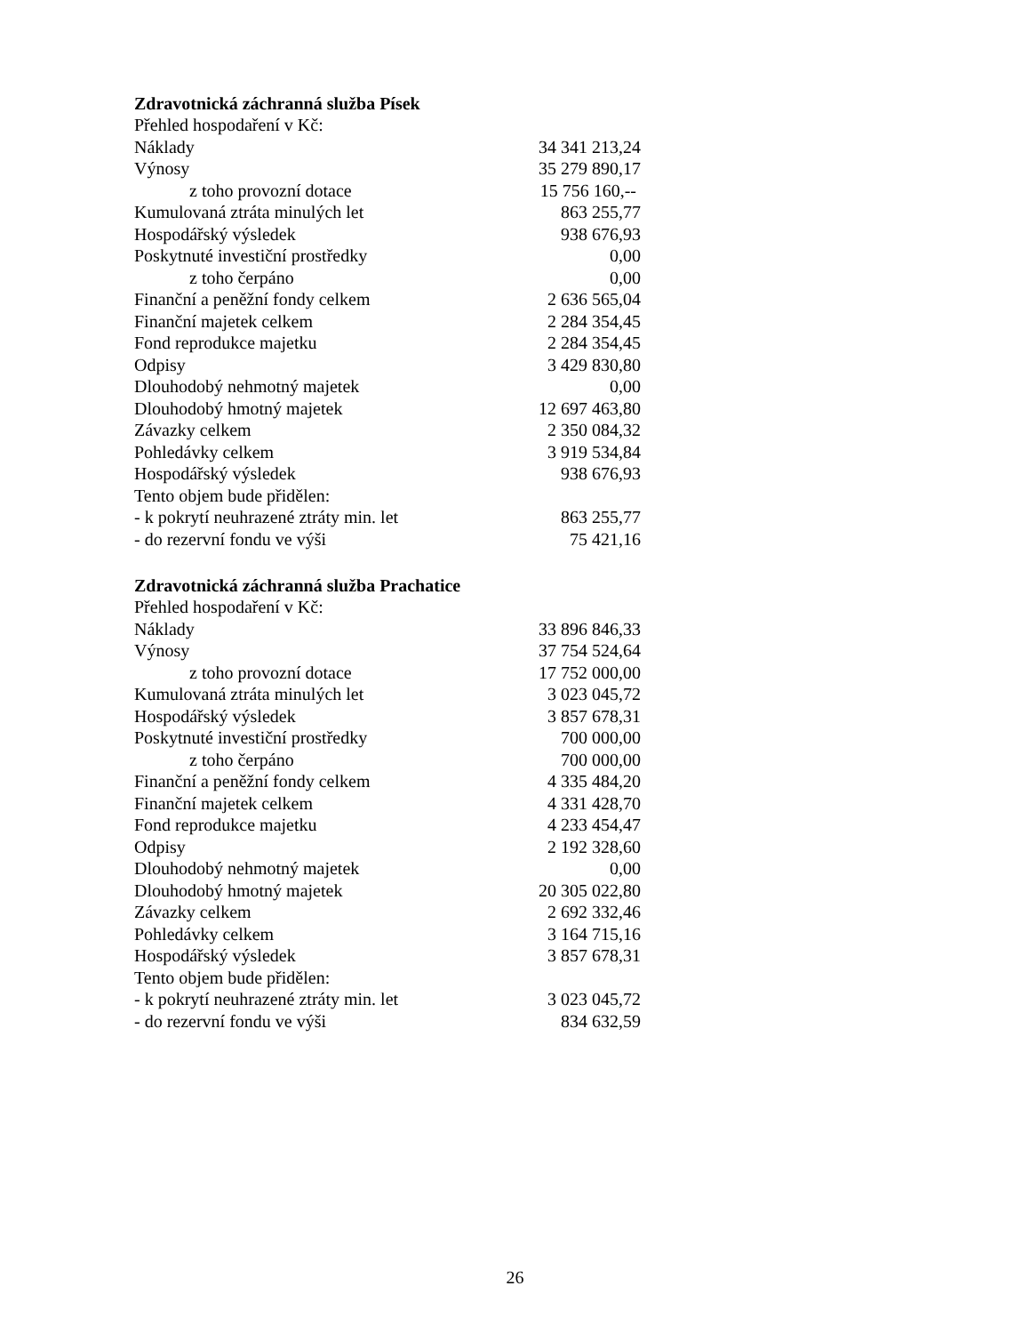Zdravotnická záchranná služba Písek
| Přehled hospodaření v Kč: | |
| Náklady | 34 341 213,24 |
| Výnosy | 35 279 890,17 |
| z toho provozní dotace | 15 756 160,-- |
| Kumulovaná ztráta minulých let | 863 255,77 |
| Hospodářský výsledek | 938 676,93 |
| Poskytnuté investiční prostředky | 0,00 |
| z toho čerpáno | 0,00 |
| Finanční a peněžní fondy celkem | 2 636 565,04 |
| Finanční majetek celkem | 2 284 354,45 |
| Fond reprodukce majetku | 2 284 354,45 |
| Odpisy | 3 429 830,80 |
| Dlouhodobý nehmotný majetek | 0,00 |
| Dlouhodobý hmotný majetek | 12 697 463,80 |
| Závazky celkem | 2 350 084,32 |
| Pohledávky celkem | 3 919 534,84 |
| Hospodářský výsledek | 938 676,93 |
| Tento objem bude přidělen: | |
| - k pokrytí neuhrazené ztráty min. let | 863 255,77 |
| - do rezervní fondu ve výši | 75 421,16 |
Zdravotnická záchranná služba Prachatice
| Přehled hospodaření v Kč: | |
| Náklady | 33 896 846,33 |
| Výnosy | 37 754 524,64 |
| z toho provozní dotace | 17 752 000,00 |
| Kumulovaná ztráta minulých let | 3 023 045,72 |
| Hospodářský výsledek | 3 857 678,31 |
| Poskytnuté investiční prostředky | 700 000,00 |
| z toho čerpáno | 700 000,00 |
| Finanční a peněžní fondy celkem | 4 335 484,20 |
| Finanční majetek celkem | 4 331 428,70 |
| Fond reprodukce majetku | 4 233 454,47 |
| Odpisy | 2 192 328,60 |
| Dlouhodobý nehmotný majetek | 0,00 |
| Dlouhodobý hmotný majetek | 20 305 022,80 |
| Závazky celkem | 2 692 332,46 |
| Pohledávky celkem | 3 164 715,16 |
| Hospodářský výsledek | 3 857 678,31 |
| Tento objem bude přidělen: | |
| - k pokrytí neuhrazené ztráty min. let | 3 023 045,72 |
| - do rezervní fondu ve výši | 834 632,59 |
26